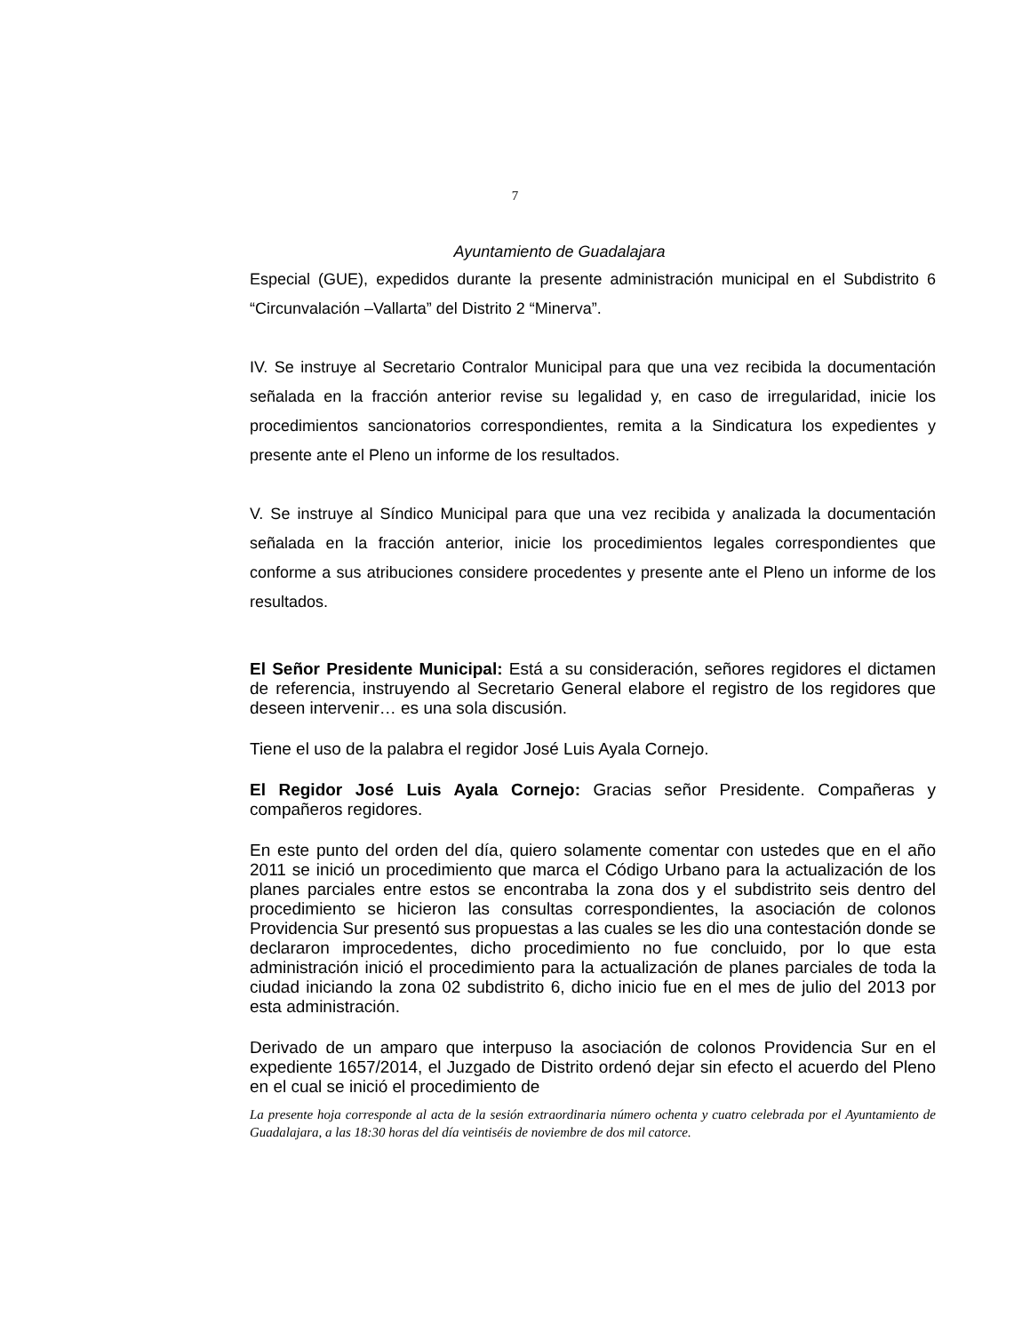7
Ayuntamiento de Guadalajara
Especial (GUE), expedidos durante la presente administración municipal en el Subdistrito 6 “Circunvalación –Vallarta” del Distrito 2 “Minerva”.
IV. Se instruye al Secretario Contralor Municipal para que una vez recibida la documentación señalada en la fracción anterior revise su legalidad y, en caso de irregularidad, inicie los procedimientos sancionatorios correspondientes, remita a la Sindicatura los expedientes y presente ante el Pleno un informe de los resultados.
V. Se instruye al Síndico Municipal para que una vez recibida y analizada la documentación señalada en la fracción anterior, inicie los procedimientos legales correspondientes que conforme a sus atribuciones considere procedentes y presente ante el Pleno un informe de los resultados.
El Señor Presidente Municipal: Está a su consideración, señores regidores el dictamen de referencia, instruyendo al Secretario General elabore el registro de los regidores que deseen intervenir… es una sola discusión.
Tiene el uso de la palabra el regidor José Luis Ayala Cornejo.
El Regidor José Luis Ayala Cornejo: Gracias señor Presidente. Compañeras y compañeros regidores.
En este punto del orden del día, quiero solamente comentar con ustedes que en el año 2011 se inició un procedimiento que marca el Código Urbano para la actualización de los planes parciales entre estos se encontraba la zona dos y el subdistrito seis dentro del procedimiento se hicieron las consultas correspondientes, la asociación de colonos Providencia Sur presentó sus propuestas a las cuales se les dio una contestación donde se declararon improcedentes, dicho procedimiento no fue concluido, por lo que esta administración inició el procedimiento para la actualización de planes parciales de toda la ciudad iniciando la zona 02 subdistrito 6, dicho inicio fue en el mes de julio del 2013 por esta administración.
Derivado de un amparo que interpuso la asociación de colonos Providencia Sur en el expediente 1657/2014, el Juzgado de Distrito ordenó dejar sin efecto el acuerdo del Pleno en el cual se inició el procedimiento de
La presente hoja corresponde al acta de la sesión extraordinaria número ochenta y cuatro celebrada por el Ayuntamiento de Guadalajara, a las 18:30 horas del día veintiséis de noviembre de dos mil catorce.